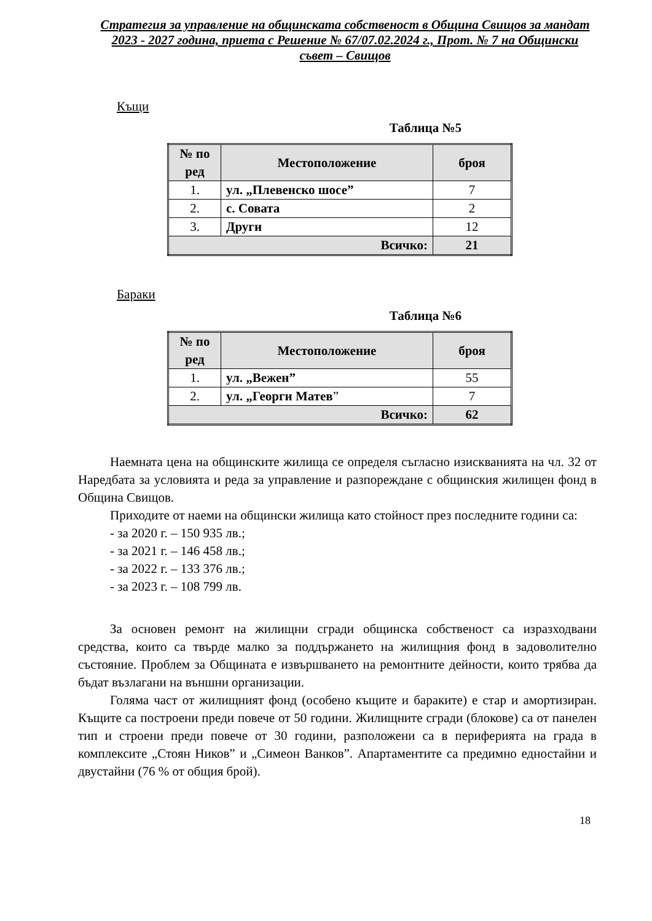Стратегия за управление на общинската собственост в Община Свищов за мандат 2023 - 2027 година, приета с Решение № 67/07.02.2024 г., Прот. № 7 на Общински съвет – Свищов
Къщи
Таблица №5
| № по ред | Местоположение | броя |
| --- | --- | --- |
| 1. | ул. „Плевенско шосе” | 7 |
| 2. | с. Совата | 2 |
| 3. | Други | 12 |
| Всичко: | | 21 |
Бараки
Таблица №6
| № по ред | Местоположение | броя |
| --- | --- | --- |
| 1. | ул. „Вежен” | 55 |
| 2. | ул. „Георги Матев ” | 7 |
| Всичко: | | 62 |
Наемната цена на общинските жилища се определя съгласно изискванията на чл. 32 от Наредбата за условията и реда за управление и разпореждане с общинския жилищен фонд в Община Свищов.
Приходите от наеми на общински жилища като стойност през последните години са:
- за 2020 г. – 150 935 лв.;
- за 2021 г. – 146 458 лв.;
- за 2022 г. – 133 376 лв.;
- за 2023 г. – 108 799 лв.
За основен ремонт на жилищни сгради общинска собственост са изразходвани средства, които са твърде малко за поддържането на жилищния фонд в задоволително състояние. Проблем за Общината е извършването на ремонтните дейности, които трябва да бъдат възлагани на външни организации.
Голяма част от жилищният фонд (особено къщите и бараките) е стар и амортизиран. Къщите са построени преди повече от 50 години. Жилищните сгради (блокове) са от панелен тип и строени преди повече от 30 години, разположени са в периферията на града в комплексите „Стоян Ников” и „Симеон Ванков”. Апартаментите са предимно едностайни и двустайни (76 % от общия брой).
18